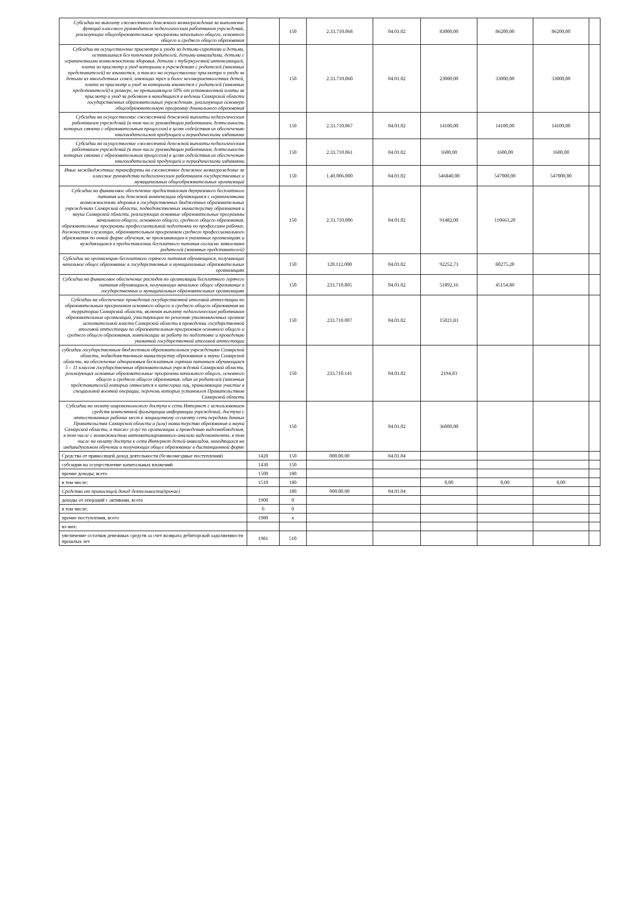| Субсидии на выплату ежемесячного денежного вознаграждения за выполнение функций классного руководителя педагогическим работникам учреждений, реализующих общеобразовательные программы начального общего, основного общего и среднего общего образования | | 150 | 2.33.710.068 | 04.01.02 | 83000,00 | 86200,00 | 86200,00 | |
| Субсидии на осуществление присмотра и ухода за детьми-сиротами и детьми, оставшимися без попечения родителей, детьми-инвалидами, детьми с ограниченными возможностями здоровья, детьми с туберкулезной интоксикацией, плата за присмотр и уход которыми в учреждениях с родителей (законных представителей) не взимается, а также на осуществление присмотра и ухода за детьми из многодетных семей, имеющих трех и более несовершеннолетних детей, плата за присмотр и уход за которыми взимается с родителей (законных представителей) в размере, не превышающем 50% от установленной платы за присмотр и уход за ребенком в находящихся в ведении Самарской области государственных образовательных учреждениях, реализующих основную общеобразовательную программу дошкольного образования | | 150 | 2.33.710.060 | 04.01.02 | 23000,00 | 33000,00 | 33000,00 | |
| Субсидии на осуществление ежемесячной денежной выплаты педагогическим работникам учреждений (в том числе руководящим работникам, деятельность которых связана с образовательным процессом) в целях содействия их обеспечению книгоиздательской продукцией и периодическими изданиями | | 150 | 2.33.710.067 | 04.01.02 | 14100,00 | 14100,00 | 14100,00 | |
| Субсидии на осуществление ежемесячной денежной выплаты педагогическим работникам учреждений (в том числе руководящим работникам, деятельность которых связана с образовательным процессом) в целях содействия их обеспечению книгоиздательской продукцией и периодическими изданиями | | 150 | 2.33.710.061 | 04.01.02 | 1600,00 | 1600,00 | 1600,00 | |
| Иные межбюджетные трансферты на ежемесячное денежное вознаграждение за классное руководство педагогическим работникам государственных и муниципальных общеобразовательных организаций | | 150 | 1.40.006.000 | 04.01.02 | 546840,00 | 547000,00 | 547000,00 | |
| Субсидии на финансовое обеспечение предоставления двухразового бесплатного питания или денежной компенсации обучающимся с ограниченными возможностями здоровья в государственных бюджетных образовательных учреждениях Самарской области, подведомственных министерству образования и науки Самарской области, реализующих основные образовательные программы начального общего, основного общего, среднего общего образования, образовательные программы профессиональной подготовки по профессиям рабочих, должностям служащих, образовательным программам среднего профессионального образования по очной форме обучения, не проживающим в указанных организациях и нуждающимся в предоставлении бесплатного питания согласно заявлениям родителей (законных представителей) | | 150 | 2.33.710.006 | 04.01.02 | 91482,00 | 110663,20 | | |
| Субсидии на организацию бесплатного горячего питания обучающихся, получающих начальное общее образование в государственных и муниципальных образовательных организациях | | 150 | 120.112.000 | 04.01.02 | 92252,73 | 80275,20 | | |
| Субсидии на финансовое обеспечение расходов по организации бесплатного горячего питания обучающихся, получающих начальное общее образование в государственных и муниципальных образовательных организациях | | 150 | 233.710.805 | 04.01.02 | 51892,16 | 45154,80 | | |
| Субсидии на обеспечение проведения государственной итоговой аттестации по образовательным программам основного общего и среднего общего образования на территории Самарской области, включая выплату педагогическим работникам образовательных организаций, участвующим по решению уполномоченных органов исполнительной власти Самарской области в проведении государственной итоговой аттестации по образовательным программам основного общего и среднего общего образования, компенсации за работу по подготовке и проведению указанной государственной итоговой аттестации | | 150 | 233.710.007 | 04.01.02 | 15021,83 | | | |
| субсидии государственным бюджетным образовательным учреждениям Самарской области, подведомственным министерству образования и науки Самарской области, на обеспечение одноразовым бесплатным горячим питанием обучающихся 5 – 11 классов государственных образовательных учреждений Самарской области, реализующих основные образовательные программы начального общего, основного общего и среднего общего образования, один из родителей (законных представителей) которых относится к категории лиц, принимающих участие в специальной военной операции, перечень которых установлен Правительством Самарской области | | 150 | 233.710.141 | 04.01.02 | 2194,83 | | | |
| Субсидии на оплату широкополосного доступа к сети Интернет с использованием средств контентной фильтрации информации учреждений, доступа с аттестованных рабочих мест к защищенному сегменту сети передачи данных Правительства Самарской области и (или) министерства образования и науки Самарской области, а также услуг по организации и проведению видеонаблюдения, в том числе с возможностью автоматизированного анализа видеоконтента, в том числе на оплату доступа к сети Интернет детей-инвалидов, находящихся на индивидуальном обучении и получающих общее образование в дистанционной форме | | 150 | | 04.01.02 | 36000,00 | | | |
| Средства от приносящей доход деятельности (безвозмездные поступления) | 1420 | 150 | 000.00.00 | 04.01.04 | | | | |
| субсидии на осуществление капитальных вложений | 1430 | 150 | | | | | | |
| прочие доходы, всего | 1500 | 180 | | | | | | |
| в том числе: | 1510 | 180 | | | 0,00 | 0,00 | 0,00 | |
| Средства от приносящей доход деятельности(прочие) | | 180 | 000.00.00 | 04.01.04 | | | | |
| доходы от операций с активами, всего | 1900 | 0 | | | | | | |
| в том числе: | 0 | 0 | | | | | | |
| прочие поступления, всего | 1980 | x | | | | | | |
| из них: | | | | | | | | |
| увеличение остатков денежных средств за счет возврата дебиторской задолженности прошлых лет | 1981 | 510 | | | | | | |